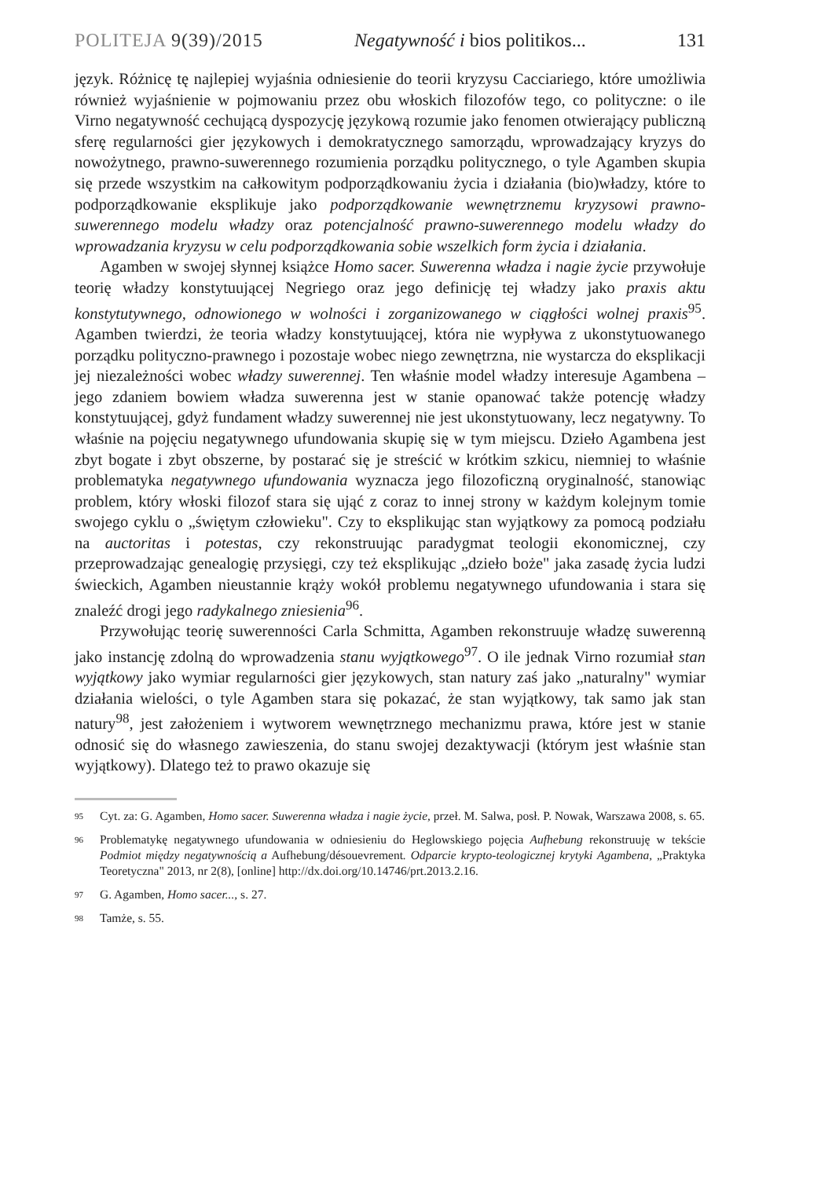POLITEJA 9(39)/2015 Negatywność i bios politikos... 131
język. Różnicę tę najlepiej wyjaśnia odniesienie do teorii kryzysu Cacciariego, które umożliwia również wyjaśnienie w pojmowaniu przez obu włoskich filozofów tego, co polityczne: o ile Virno negatywność cechującą dyspozycję językową rozumie jako fenomen otwierający publiczną sferę regularności gier językowych i demokratycznego samorządu, wprowadzający kryzys do nowożytnego, prawno-suwerennego rozumienia porządku politycznego, o tyle Agamben skupia się przede wszystkim na całkowitym podporządkowaniu życia i działania (bio)władzy, które to podporządkowanie eksplikuje jako podporządkowanie wewnętrznemu kryzysowi prawno-suwerennego modelu władzy oraz potencjalność prawno-suwerennego modelu władzy do wprowadzania kryzysu w celu podporządkowania sobie wszelkich form życia i działania.
Agamben w swojej słynnej książce Homo sacer. Suwerenna władza i nagie życie przywołuje teorię władzy konstytuującej Negriego oraz jego definicję tej władzy jako praxis aktu konstytutywnego, odnowionego w wolności i zorganizowanego w ciągłości wolnej praxis<sup>95</sup>. Agamben twierdzi, że teoria władzy konstytuującej, która nie wypływa z ukonstytuowanego porządku polityczno-prawnego i pozostaje wobec niego zewnętrzna, nie wystarcza do eksplikacji jej niezależności wobec władzy suwerennej. Ten właśnie model władzy interesuje Agambena – jego zdaniem bowiem władza suwerenna jest w stanie opanować także potencję władzy konstytuującej, gdyż fundament władzy suwerennej nie jest ukonstytuowany, lecz negatywny. To właśnie na pojęciu negatywnego ufundowania skupię się w tym miejscu. Dzieło Agambena jest zbyt bogate i zbyt obszerne, by postarać się je streścić w krótkim szkicu, niemniej to właśnie problematyka negatywnego ufundowania wyznacza jego filozoficzną oryginalność, stanowiąc problem, który włoski filozof stara się ująć z coraz to innej strony w każdym kolejnym tomie swojego cyklu o „świętym człowieku". Czy to eksplikując stan wyjątkowy za pomocą podziału na auctoritas i potestas, czy rekonstruując paradygmat teologii ekonomicznej, czy przeprowadzając genealogię przysięgi, czy też eksplikując „dzieło boże" jaka zasadę życia ludzi świeckich, Agamben nieustannie krąży wokół problemu negatywnego ufundowania i stara się znaleźć drogi jego radykalnego zniesienia<sup>96</sup>.
Przywołując teorię suwerenności Carla Schmitta, Agamben rekonstruuje władzę suwerenną jako instancję zdolną do wprowadzenia stanu wyjątkowego<sup>97</sup>. O ile jednak Virno rozumiał stan wyjątkowy jako wymiar regularności gier językowych, stan natury zaś jako „naturalny" wymiar działania wielości, o tyle Agamben stara się pokazać, że stan wyjątkowy, tak samo jak stan natury<sup>98</sup>, jest założeniem i wytworem wewnętrznego mechanizmu prawa, które jest w stanie odnosić się do własnego zawieszenia, do stanu swojej dezaktywacji (którym jest właśnie stan wyjątkowy). Dlatego też to prawo okazuje się
95 Cyt. za: G. Agamben, Homo sacer. Suwerenna władza i nagie życie, przeł. M. Salwa, posł. P. Nowak, Warszawa 2008, s. 65.
96 Problematykę negatywnego ufundowania w odniesieniu do Heglowskiego pojęcia Aufhebung rekonstruuję w tekście Podmiot między negatywnością a Aufhebung/désouevrement. Odparcie krypto-teologicznej krytyki Agambena, „Praktyka Teoretyczna" 2013, nr 2(8), [online] http://dx.doi.org/10.14746/prt.2013.2.16.
97 G. Agamben, Homo sacer..., s. 27.
98 Tamże, s. 55.